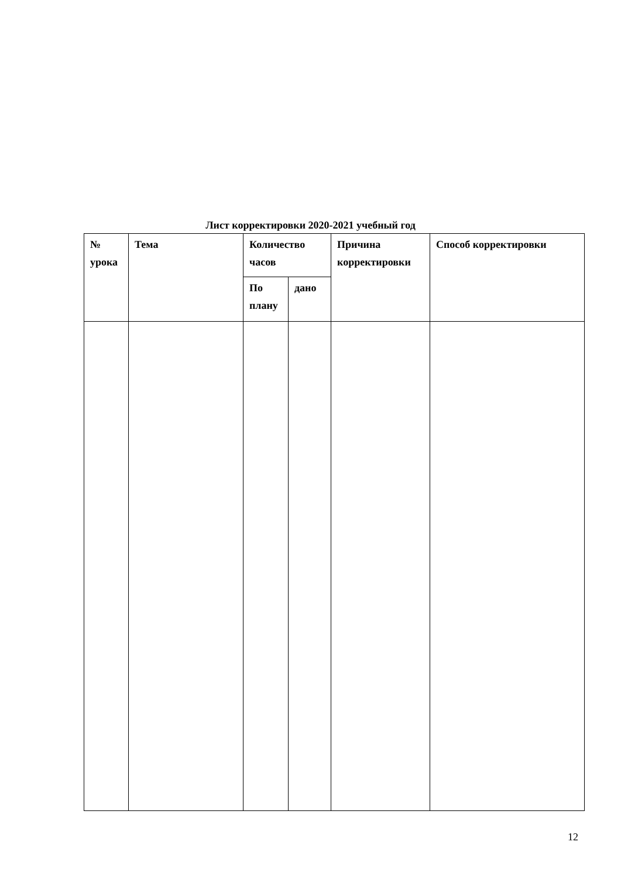Лист корректировки 2020-2021 учебный год
| № урока | Тема | Количество часов | | Причина корректировки | Способ корректировки |
| | | По плану | дано | | |
12